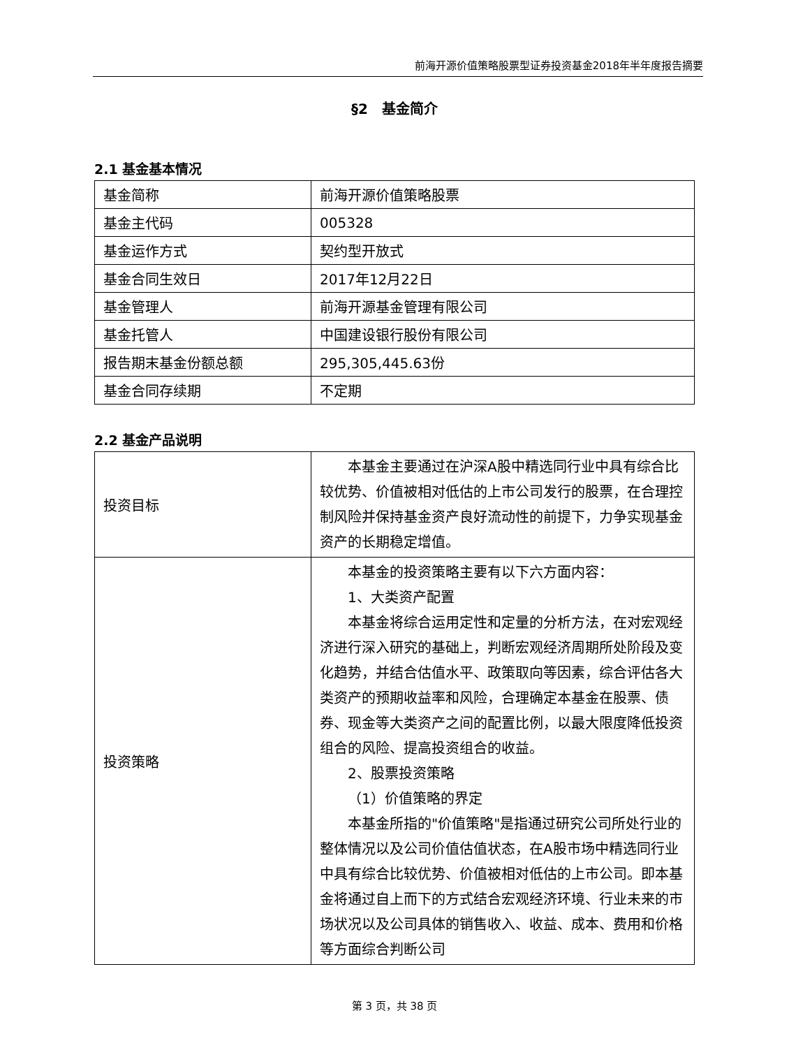前海开源价值策略股票型证券投资基金2018年半年度报告摘要
§2　基金简介
2.1 基金基本情况
| 基金简称 | 前海开源价值策略股票 |
| 基金主代码 | 005328 |
| 基金运作方式 | 契约型开放式 |
| 基金合同生效日 | 2017年12月22日 |
| 基金管理人 | 前海开源基金管理有限公司 |
| 基金托管人 | 中国建设银行股份有限公司 |
| 报告期末基金份额总额 | 295,305,445.63份 |
| 基金合同存续期 | 不定期 |
2.2 基金产品说明
| 投资目标 | 本基金主要通过在沪深A股中精选同行业中具有综合比较优势、价值被相对低估的上市公司发行的股票，在合理控制风险并保持基金资产良好流动性的前提下，力争实现基金资产的长期稳定增值。 |
| 投资策略 | 本基金的投资策略主要有以下六方面内容： 1、大类资产配置 本基金将综合运用定性和定量的分析方法，在对宏观经济进行深入研究的基础上，判断宏观经济周期所处阶段及变化趋势，并结合估值水平、政策取向等因素，综合评估各大类资产的预期收益率和风险，合理确定本基金在股票、债券、现金等大类资产之间的配置比例，以最大限度降低投资组合的风险、提高投资组合的收益。 2、股票投资策略 （1）价值策略的界定 本基金所指的"价值策略"是指通过研究公司所处行业的整体情况以及公司价值估值状态，在A股市场中精选同行业中具有综合比较优势、价值被相对低估的上市公司。即本基金将通过自上而下的方式结合宏观经济环境、行业未来的市场状况以及公司具体的销售收入、收益、成本、费用和价格等方面综合判断公司 |
第 3 页，共 38 页